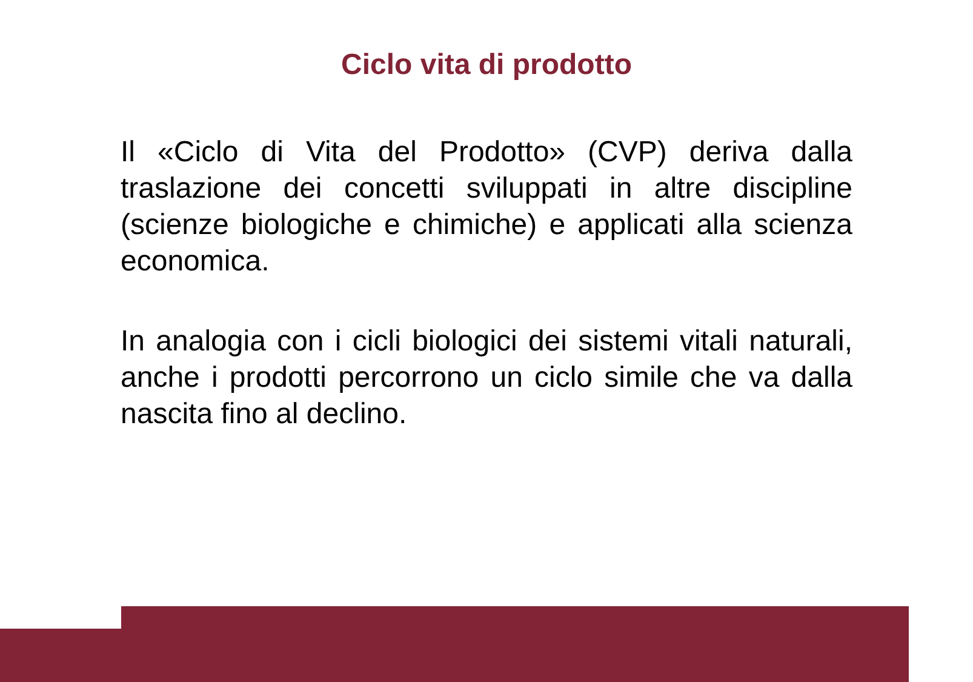Ciclo vita di prodotto
Il «Ciclo di Vita del Prodotto» (CVP) deriva dalla traslazione dei concetti sviluppati in altre discipline (scienze biologiche e chimiche) e applicati alla scienza economica.
In analogia con i cicli biologici dei sistemi vitali naturali, anche i prodotti percorrono un ciclo simile che va dalla nascita fino al declino.